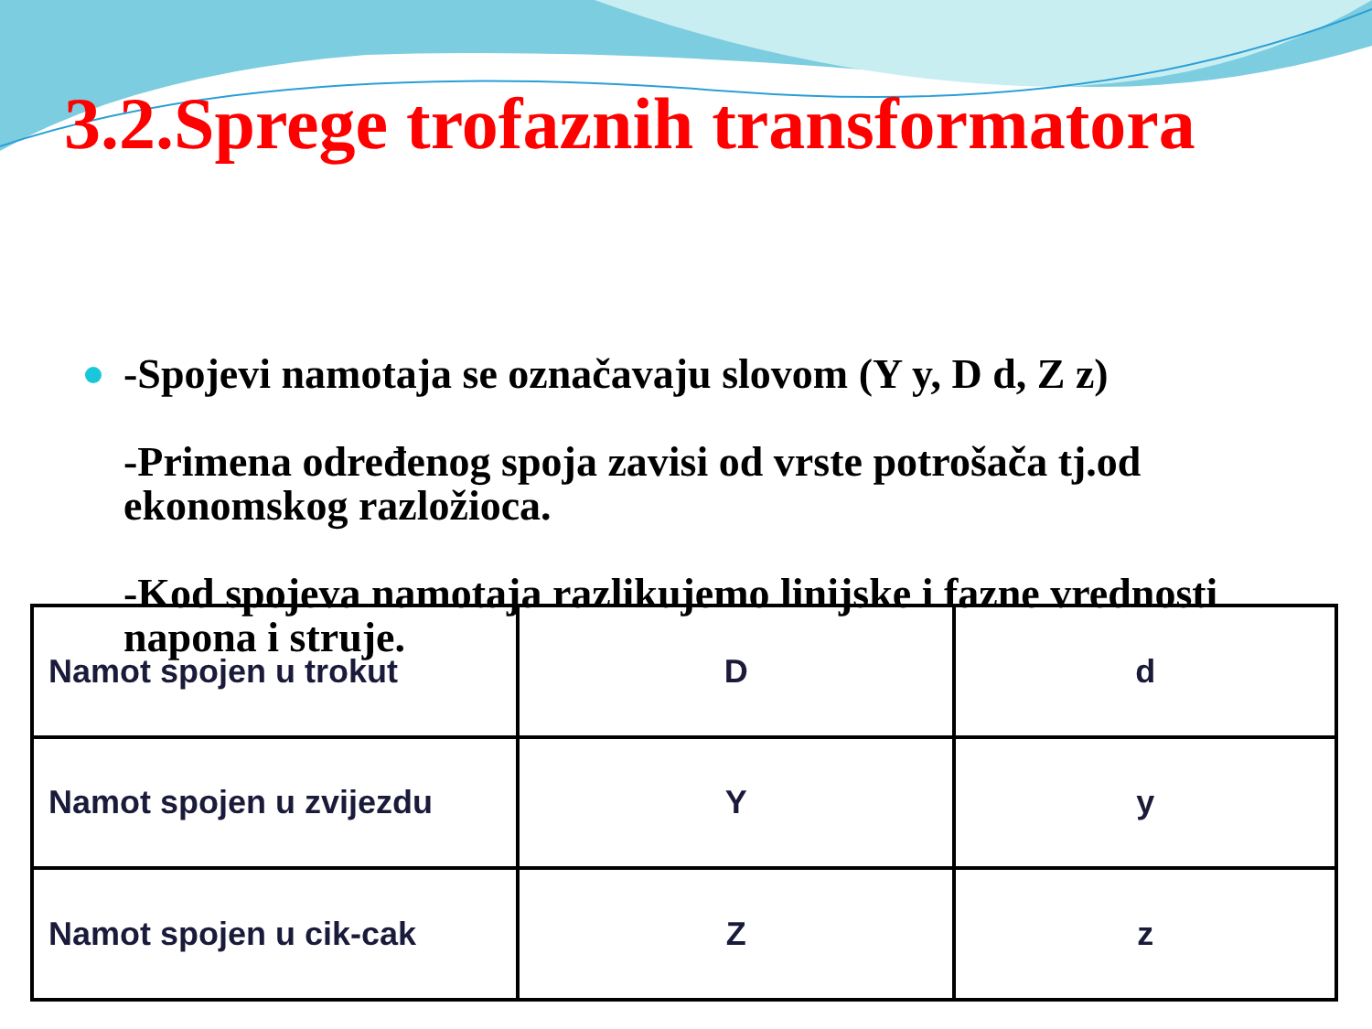3.2.Sprege trofaznih transformatora
-Spojevi namotaja se označavaju slovom (Y y, D d, Z z)
-Primena određenog spoja zavisi od vrste potrošača tj.od ekonomskog razložioca.
-Kod spojeva namotaja razlikujemo linijske i fazne vrednosti napona i struje.
| Namot spojen u trokut | D | d |
| Namot spojen u zvijezdu | Y | y |
| Namot spojen u cik-cak | Z | z |